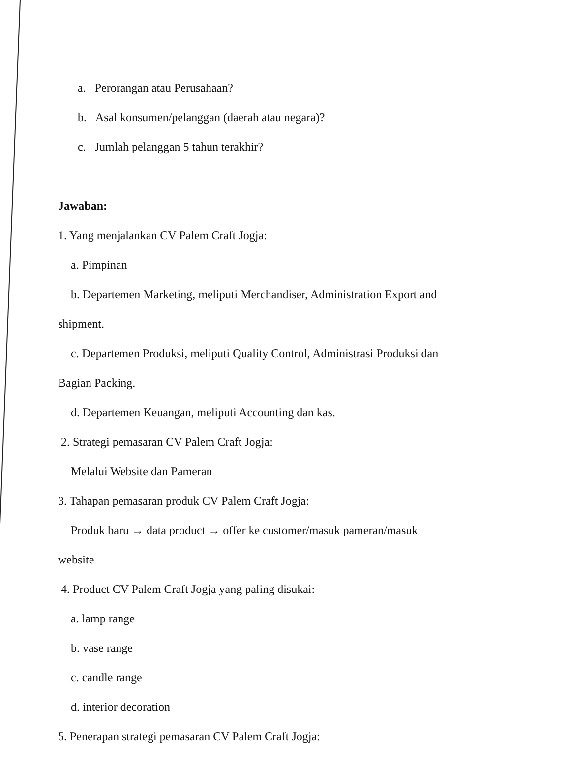a. Perorangan atau Perusahaan?
b. Asal konsumen/pelanggan (daerah atau negara)?
c. Jumlah pelanggan 5 tahun terakhir?
Jawaban:
1. Yang menjalankan CV Palem Craft Jogja:
a. Pimpinan
b. Departemen Marketing, meliputi Merchandiser, Administration Export and
shipment.
c. Departemen Produksi, meliputi Quality Control, Administrasi Produksi dan
Bagian Packing.
d. Departemen Keuangan, meliputi Accounting dan kas.
2. Strategi pemasaran CV Palem Craft Jogja:
Melalui Website dan Pameran
3. Tahapan pemasaran produk CV Palem Craft Jogja:
Produk baru → data product → offer ke customer/masuk pameran/masuk
website
4. Product CV Palem Craft Jogja yang paling disukai:
a. lamp range
b. vase range
c. candle range
d. interior decoration
5. Penerapan strategi pemasaran CV Palem Craft Jogja: